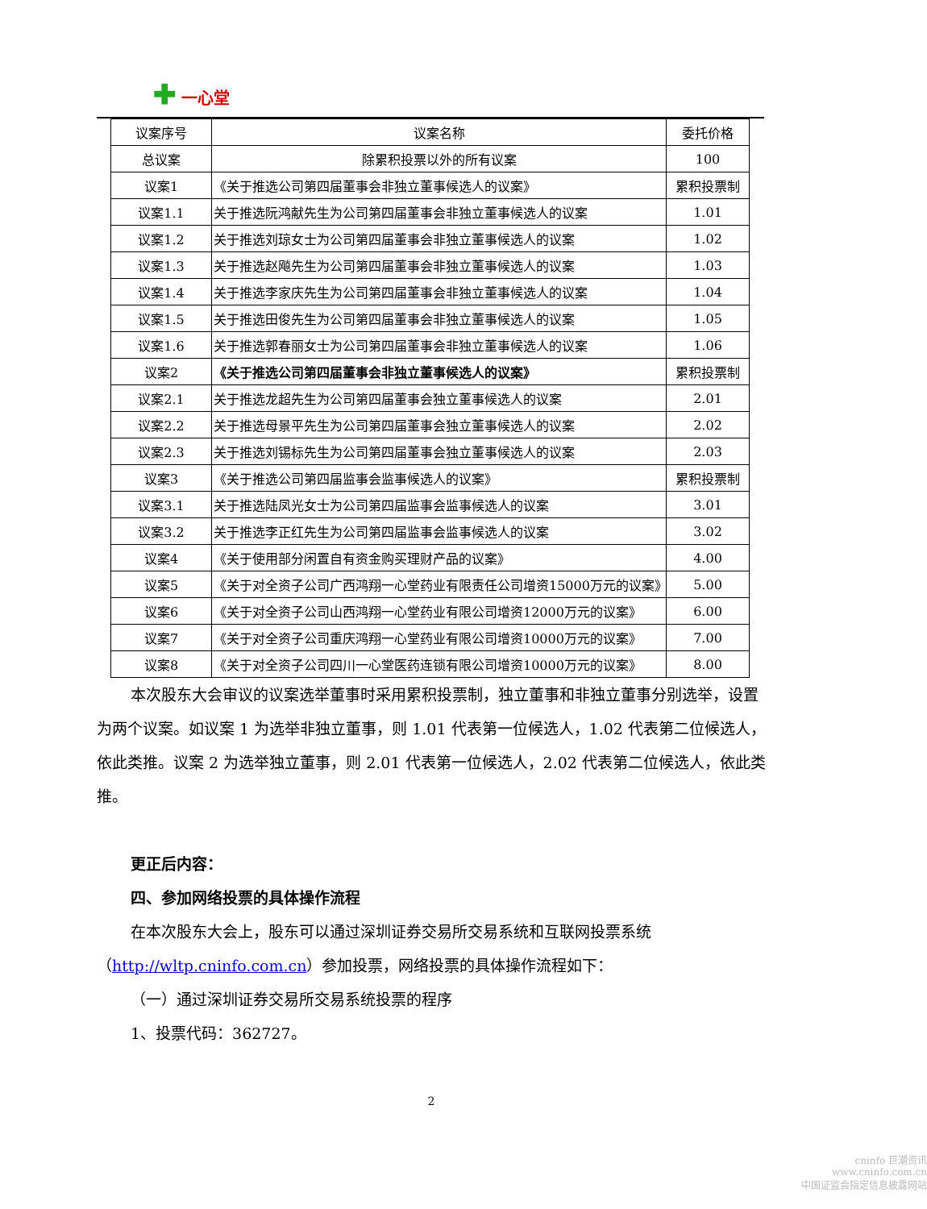✚ 一心堂
| 议案序号 | 议案名称 | 委托价格 |
| --- | --- | --- |
| 总议案 | 除累积投票以外的所有议案 | 100 |
| 议案1 | 《关于推选公司第四届董事会非独立董事候选人的议案》 | 累积投票制 |
| 议案1.1 | 关于推选阮鸿献先生为公司第四届董事会非独立董事候选人的议案 | 1.01 |
| 议案1.2 | 关于推选刘琼女士为公司第四届董事会非独立董事候选人的议案 | 1.02 |
| 议案1.3 | 关于推选赵飚先生为公司第四届董事会非独立董事候选人的议案 | 1.03 |
| 议案1.4 | 关于推选李家庆先生为公司第四届董事会非独立董事候选人的议案 | 1.04 |
| 议案1.5 | 关于推选田俊先生为公司第四届董事会非独立董事候选人的议案 | 1.05 |
| 议案1.6 | 关于推选郭春丽女士为公司第四届董事会非独立董事候选人的议案 | 1.06 |
| 议案2 | 《关于推选公司第四届董事会非独立董事候选人的议案》 | 累积投票制 |
| 议案2.1 | 关于推选龙超先生为公司第四届董事会独立董事候选人的议案 | 2.01 |
| 议案2.2 | 关于推选母景平先生为公司第四届董事会独立董事候选人的议案 | 2.02 |
| 议案2.3 | 关于推选刘锡标先生为公司第四届董事会独立董事候选人的议案 | 2.03 |
| 议案3 | 《关于推选公司第四届监事会监事候选人的议案》 | 累积投票制 |
| 议案3.1 | 关于推选陆凤光女士为公司第四届监事会监事候选人的议案 | 3.01 |
| 议案3.2 | 关于推选李正红先生为公司第四届监事会监事候选人的议案 | 3.02 |
| 议案4 | 《关于使用部分闲置自有资金购买理财产品的议案》 | 4.00 |
| 议案5 | 《关于对全资子公司广西鸿翔一心堂药业有限责任公司增资15000万元的议案》 | 5.00 |
| 议案6 | 《关于对全资子公司山西鸿翔一心堂药业有限公司增资12000万元的议案》 | 6.00 |
| 议案7 | 《关于对全资子公司重庆鸿翔一心堂药业有限公司增资10000万元的议案》 | 7.00 |
| 议案8 | 《关于对全资子公司四川一心堂医药连锁有限公司增资10000万元的议案》 | 8.00 |
本次股东大会审议的议案选举董事时采用累积投票制，独立董事和非独立董事分别选举，设置为两个议案。如议案 1 为选举非独立董事，则 1.01 代表第一位候选人，1.02 代表第二位候选人，依此类推。议案 2 为选举独立董事，则 2.01 代表第一位候选人，2.02 代表第二位候选人，依此类推。
更正后内容：
四、参加网络投票的具体操作流程
在本次股东大会上，股东可以通过深圳证券交易所交易系统和互联网投票系统（http://wltp.cninfo.com.cn）参加投票，网络投票的具体操作流程如下：
（一）通过深圳证券交易所交易系统投票的程序
1、投票代码：362727。
2
cninfo 巨潮资讯
www.cninfo.com.cn
中国证监会指定信息披露网站